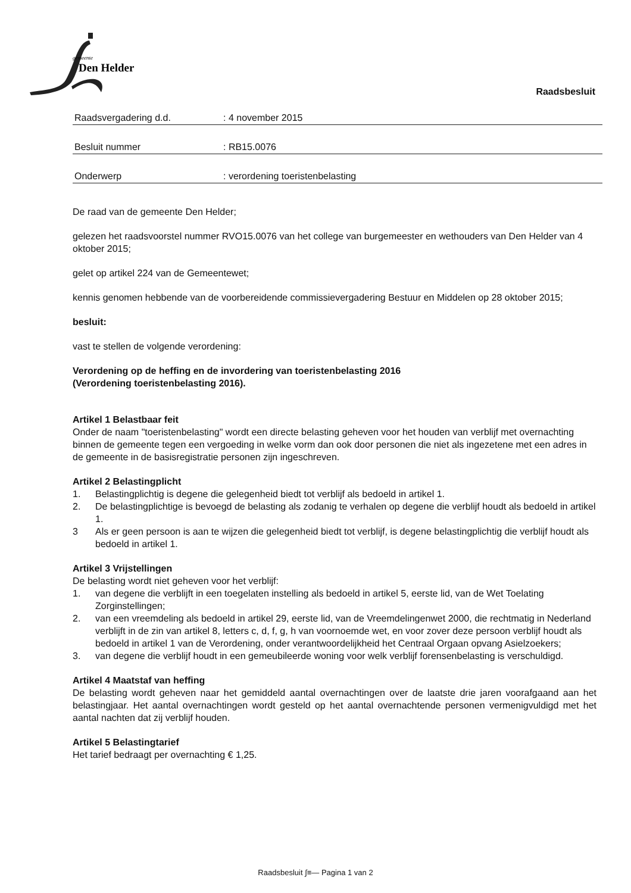gemeente
Den Helder
Raadsbesluit
Raadsvergadering d.d.: 4 november 2015
Besluit nummer: RB15.0076
Onderwerp: verordening toeristenbelasting
De raad van de gemeente Den Helder;
gelezen het raadsvoorstel nummer RVO15.0076 van het college van burgemeester en wethouders van Den Helder van 4 oktober 2015;
gelet op artikel 224 van de Gemeentewet;
kennis genomen hebbende van de voorbereidende commissievergadering Bestuur en Middelen op 28 oktober 2015;
besluit:
vast te stellen de volgende verordening:
Verordening op de heffing en de invordering van toeristenbelasting 2016
(Verordening toeristenbelasting 2016).
Artikel 1 Belastbaar feit
Onder de naam "toeristenbelasting" wordt een directe belasting geheven voor het houden van verblijf met overnachting binnen de gemeente tegen een vergoeding in welke vorm dan ook door personen die niet als ingezetene met een adres in de gemeente in de basisregistratie personen zijn ingeschreven.
Artikel 2 Belastingplicht
1. Belastingplichtig is degene die gelegenheid biedt tot verblijf als bedoeld in artikel 1.
2. De belastingplichtige is bevoegd de belasting als zodanig te verhalen op degene die verblijf houdt als bedoeld in artikel 1.
3 Als er geen persoon is aan te wijzen die gelegenheid biedt tot verblijf, is degene belastingplichtig die verblijf houdt als bedoeld in artikel 1.
Artikel 3 Vrijstellingen
De belasting wordt niet geheven voor het verblijf:
1. van degene die verblijft in een toegelaten instelling als bedoeld in artikel 5, eerste lid, van de Wet Toelating Zorginstellingen;
2. van een vreemdeling als bedoeld in artikel 29, eerste lid, van de Vreemdelingenwet 2000, die rechtmatig in Nederland verblijft in de zin van artikel 8, letters c, d, f, g, h van voornoemde wet, en voor zover deze persoon verblijf houdt als bedoeld in artikel 1 van de Verordening, onder verantwoordelijkheid het Centraal Orgaan opvang Asielzoekers;
3. van degene die verblijf houdt in een gemeubileerde woning voor welk verblijf forensenbelasting is verschuldigd.
Artikel 4 Maatstaf van heffing
De belasting wordt geheven naar het gemiddeld aantal overnachtingen over de laatste drie jaren voorafgaand aan het belastingjaar. Het aantal overnachtingen wordt gesteld op het aantal overnachtende personen vermenigvuldigd met het aantal nachten dat zij verblijf houden.
Artikel 5 Belastingtarief
Het tarief bedraagt per overnachting € 1,25.
Raadsbesluit ∫≡— Pagina 1 van 2